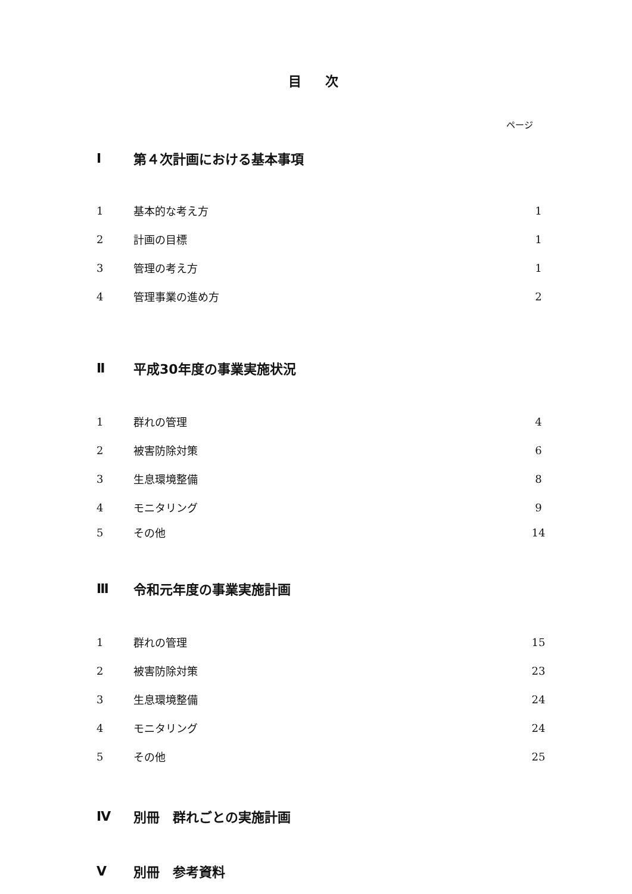目次
ページ
Ⅰ 第４次計画における基本事項
1 基本的な考え方 1
2 計画の目標 1
3 管理の考え方 1
4 管理事業の進め方 2
Ⅱ 平成30年度の事業実施状況
1 群れの管理 4
2 被害防除対策 6
3 生息環境整備 8
4 モニタリング 9
5 その他 14
Ⅲ 令和元年度の事業実施計画
1 群れの管理 15
2 被害防除対策 23
3 生息環境整備 24
4 モニタリング 24
5 その他 25
Ⅳ 別冊　群れごとの実施計画
Ⅴ 別冊　参考資料